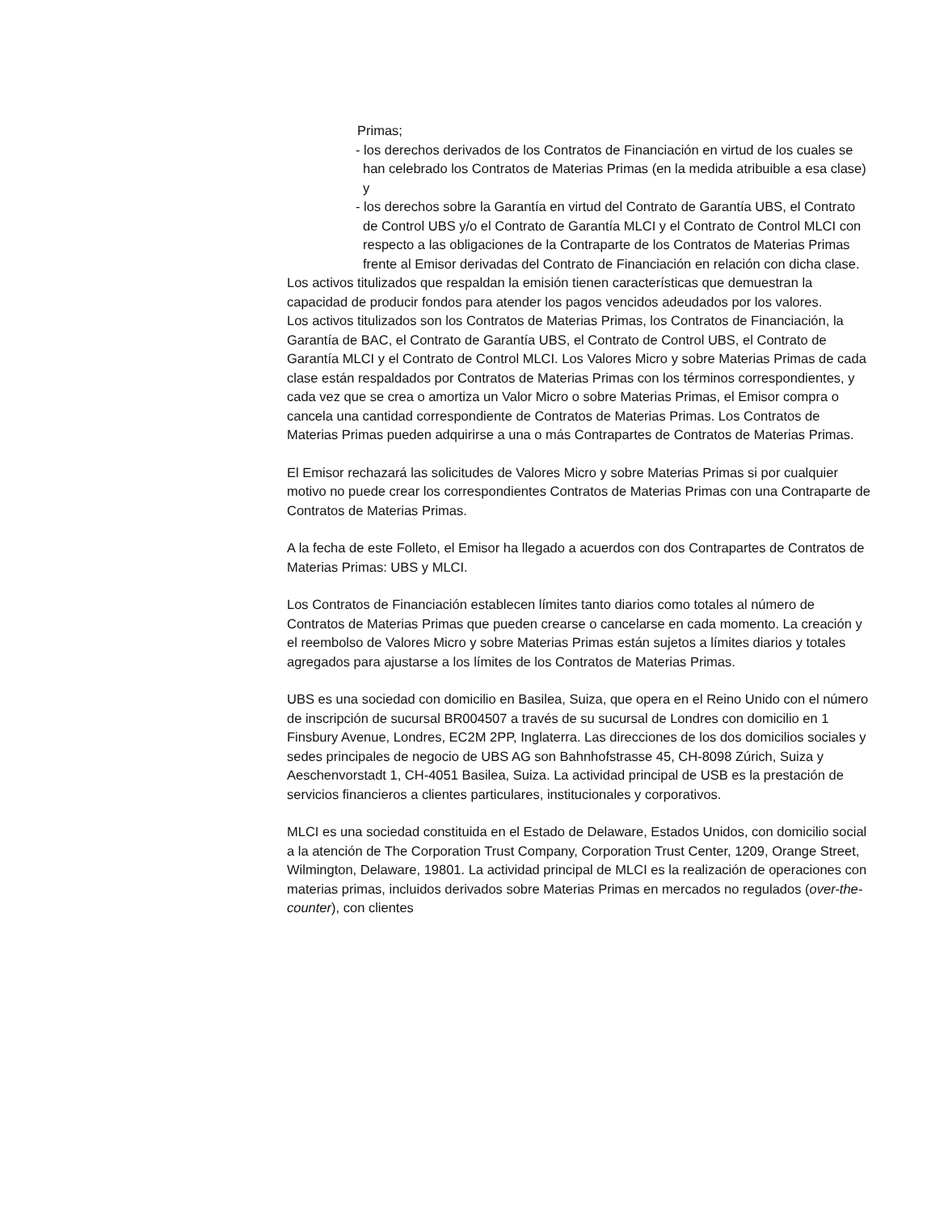Primas;
- los derechos derivados de los Contratos de Financiación en virtud de los cuales se han celebrado los Contratos de Materias Primas (en la medida atribuible a esa clase) y
- los derechos sobre la Garantía en virtud del Contrato de Garantía UBS, el Contrato de Control UBS y/o el Contrato de Garantía MLCI y el Contrato de Control MLCI con respecto a las obligaciones de la Contraparte de los Contratos de Materias Primas frente al Emisor derivadas del Contrato de Financiación en relación con dicha clase.
Los activos titulizados que respaldan la emisión tienen características que demuestran la capacidad de producir fondos para atender los pagos vencidos adeudados por los valores.
Los activos titulizados son los Contratos de Materias Primas, los Contratos de Financiación, la Garantía de BAC, el Contrato de Garantía UBS, el Contrato de Control UBS, el Contrato de Garantía MLCI y el Contrato de Control MLCI. Los Valores Micro y sobre Materias Primas de cada clase están respaldados por Contratos de Materias Primas con los términos correspondientes, y cada vez que se crea o amortiza un Valor Micro o sobre Materias Primas, el Emisor compra o cancela una cantidad correspondiente de Contratos de Materias Primas. Los Contratos de Materias Primas pueden adquirirse a una o más Contrapartes de Contratos de Materias Primas.
El Emisor rechazará las solicitudes de Valores Micro y sobre Materias Primas si por cualquier motivo no puede crear los correspondientes Contratos de Materias Primas con una Contraparte de Contratos de Materias Primas.
A la fecha de este Folleto, el Emisor ha llegado a acuerdos con dos Contrapartes de Contratos de Materias Primas: UBS y MLCI.
Los Contratos de Financiación establecen límites tanto diarios como totales al número de Contratos de Materias Primas que pueden crearse o cancelarse en cada momento. La creación y el reembolso de Valores Micro y sobre Materias Primas están sujetos a límites diarios y totales agregados para ajustarse a los límites de los Contratos de Materias Primas.
UBS es una sociedad con domicilio en Basilea, Suiza, que opera en el Reino Unido con el número de inscripción de sucursal BR004507 a través de su sucursal de Londres con domicilio en 1 Finsbury Avenue, Londres, EC2M 2PP, Inglaterra. Las direcciones de los dos domicilios sociales y sedes principales de negocio de UBS AG son Bahnhofstrasse 45, CH-8098 Zúrich, Suiza y Aeschenvorstadt 1, CH-4051 Basilea, Suiza. La actividad principal de USB es la prestación de servicios financieros a clientes particulares, institucionales y corporativos.
MLCI es una sociedad constituida en el Estado de Delaware, Estados Unidos, con domicilio social a la atención de The Corporation Trust Company, Corporation Trust Center, 1209, Orange Street, Wilmington, Delaware, 19801. La actividad principal de MLCI es la realización de operaciones con materias primas, incluidos derivados sobre Materias Primas en mercados no regulados (over-the-counter), con clientes